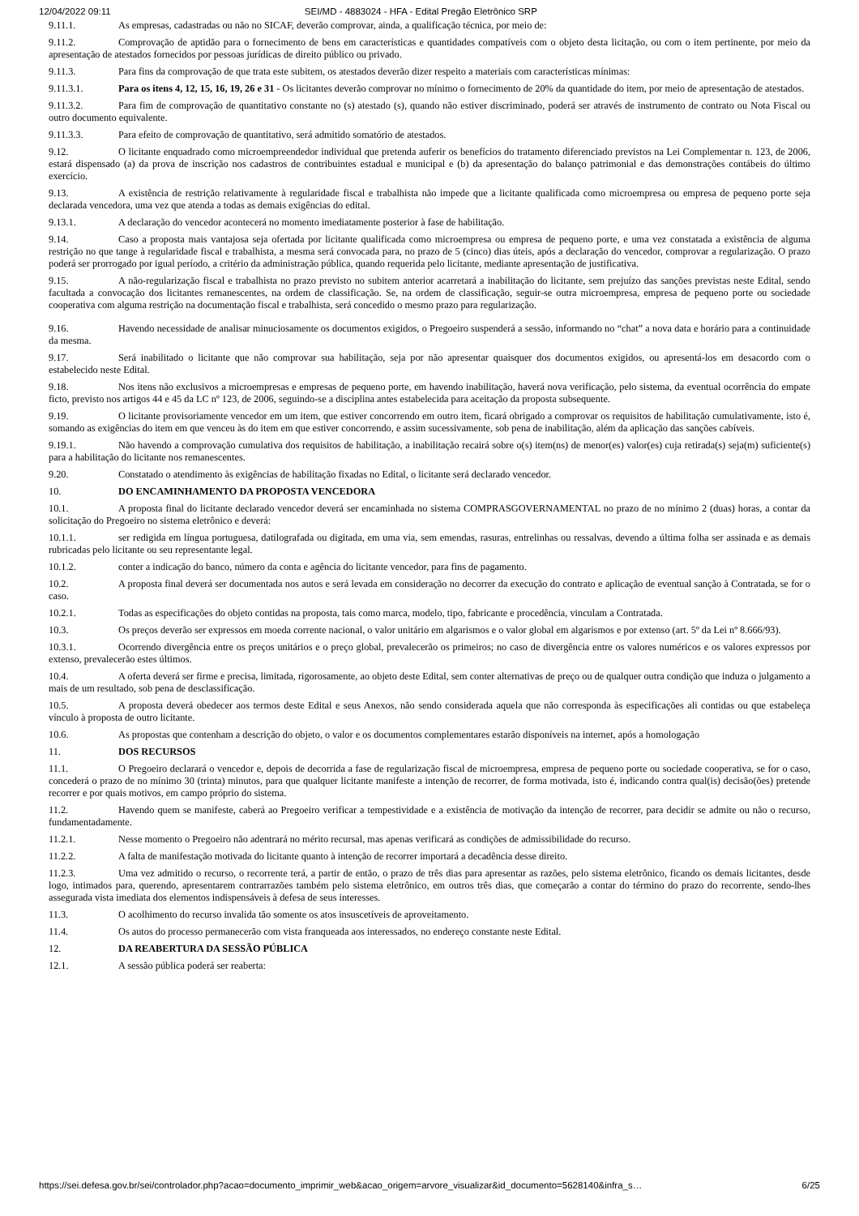12/04/2022 09:11 SEI/MD - 4883024 - HFA - Edital Pregão Eletrônico SRP
9.11.1. As empresas, cadastradas ou não no SICAF, deverão comprovar, ainda, a qualificação técnica, por meio de:
9.11.2. Comprovação de aptidão para o fornecimento de bens em características e quantidades compatíveis com o objeto desta licitação, ou com o item pertinente, por meio da apresentação de atestados fornecidos por pessoas jurídicas de direito público ou privado.
9.11.3. Para fins da comprovação de que trata este subitem, os atestados deverão dizer respeito a materiais com características mínimas:
9.11.3.1. Para os itens 4, 12, 15, 16, 19, 26 e 31 - Os licitantes deverão comprovar no mínimo o fornecimento de 20% da quantidade do item, por meio de apresentação de atestados.
9.11.3.2. Para fim de comprovação de quantitativo constante no (s) atestado (s), quando não estiver discriminado, poderá ser através de instrumento de contrato ou Nota Fiscal ou outro documento equivalente.
9.11.3.3. Para efeito de comprovação de quantitativo, será admitido somatório de atestados.
9.12. O licitante enquadrado como microempreendedor individual que pretenda auferir os benefícios do tratamento diferenciado previstos na Lei Complementar n. 123, de 2006, estará dispensado (a) da prova de inscrição nos cadastros de contribuintes estadual e municipal e (b) da apresentação do balanço patrimonial e das demonstrações contábeis do último exercício.
9.13. A existência de restrição relativamente à regularidade fiscal e trabalhista não impede que a licitante qualificada como microempresa ou empresa de pequeno porte seja declarada vencedora, uma vez que atenda a todas as demais exigências do edital.
9.13.1. A declaração do vencedor acontecerá no momento imediatamente posterior à fase de habilitação.
9.14. Caso a proposta mais vantajosa seja ofertada por licitante qualificada como microempresa ou empresa de pequeno porte, e uma vez constatada a existência de alguma restrição no que tange à regularidade fiscal e trabalhista, a mesma será convocada para, no prazo de 5 (cinco) dias úteis, após a declaração do vencedor, comprovar a regularização. O prazo poderá ser prorrogado por igual período, a critério da administração pública, quando requerida pelo licitante, mediante apresentação de justificativa.
9.15. A não-regularização fiscal e trabalhista no prazo previsto no subitem anterior acarretará a inabilitação do licitante, sem prejuízo das sanções previstas neste Edital, sendo facultada a convocação dos licitantes remanescentes, na ordem de classificação. Se, na ordem de classificação, seguir-se outra microempresa, empresa de pequeno porte ou sociedade cooperativa com alguma restrição na documentação fiscal e trabalhista, será concedido o mesmo prazo para regularização.
9.16. Havendo necessidade de analisar minuciosamente os documentos exigidos, o Pregoeiro suspenderá a sessão, informando no “chat” a nova data e horário para a continuidade da mesma.
9.17. Será inabilitado o licitante que não comprovar sua habilitação, seja por não apresentar quaisquer dos documentos exigidos, ou apresentá-los em desacordo com o estabelecido neste Edital.
9.18. Nos itens não exclusivos a microempresas e empresas de pequeno porte, em havendo inabilitação, haverá nova verificação, pelo sistema, da eventual ocorrência do empate ficto, previsto nos artigos 44 e 45 da LC nº 123, de 2006, seguindo-se a disciplina antes estabelecida para aceitação da proposta subsequente.
9.19. O licitante provisoriamente vencedor em um item, que estiver concorrendo em outro item, ficará obrigado a comprovar os requisitos de habilitação cumulativamente, isto é, somando as exigências do item em que venceu às do item em que estiver concorrendo, e assim sucessivamente, sob pena de inabilitação, além da aplicação das sanções cabíveis.
9.19.1. Não havendo a comprovação cumulativa dos requisitos de habilitação, a inabilitação recairá sobre o(s) item(ns) de menor(es) valor(es) cuja retirada(s) seja(m) suficiente(s) para a habilitação do licitante nos remanescentes.
9.20. Constatado o atendimento às exigências de habilitação fixadas no Edital, o licitante será declarado vencedor.
10. DO ENCAMINHAMENTO DA PROPOSTA VENCEDORA
10.1. A proposta final do licitante declarado vencedor deverá ser encaminhada no sistema COMPRASGOVERNAMENTAL no prazo de no mínimo 2 (duas) horas, a contar da solicitação do Pregoeiro no sistema eletrônico e deverá:
10.1.1. ser redigida em língua portuguesa, datilografada ou digitada, em uma via, sem emendas, rasuras, entrelinhas ou ressalvas, devendo a última folha ser assinada e as demais rubricadas pelo licitante ou seu representante legal.
10.1.2. conter a indicação do banco, número da conta e agência do licitante vencedor, para fins de pagamento.
10.2. A proposta final deverá ser documentada nos autos e será levada em consideração no decorrer da execução do contrato e aplicação de eventual sanção à Contratada, se for o caso.
10.2.1. Todas as especificações do objeto contidas na proposta, tais como marca, modelo, tipo, fabricante e procedência, vinculam a Contratada.
10.3. Os preços deverão ser expressos em moeda corrente nacional, o valor unitário em algarismos e o valor global em algarismos e por extenso (art. 5º da Lei nº 8.666/93).
10.3.1. Ocorrendo divergência entre os preços unitários e o preço global, prevalecerão os primeiros; no caso de divergência entre os valores numéricos e os valores expressos por extenso, prevalecerão estes últimos.
10.4. A oferta deverá ser firme e precisa, limitada, rigorosamente, ao objeto deste Edital, sem conter alternativas de preço ou de qualquer outra condição que induza o julgamento a mais de um resultado, sob pena de desclassificação.
10.5. A proposta deverá obedecer aos termos deste Edital e seus Anexos, não sendo considerada aquela que não corresponda às especificações ali contidas ou que estabeleça vínculo à proposta de outro licitante.
10.6. As propostas que contenham a descrição do objeto, o valor e os documentos complementares estarão disponíveis na internet, após a homologação
11. DOS RECURSOS
11.1. O Pregoeiro declarará o vencedor e, depois de decorrida a fase de regularização fiscal de microempresa, empresa de pequeno porte ou sociedade cooperativa, se for o caso, concederá o prazo de no mínimo 30 (trinta) minutos, para que qualquer licitante manifeste a intenção de recorrer, de forma motivada, isto é, indicando contra qual(is) decisão(ões) pretende recorrer e por quais motivos, em campo próprio do sistema.
11.2. Havendo quem se manifeste, caberá ao Pregoeiro verificar a tempestividade e a existência de motivação da intenção de recorrer, para decidir se admite ou não o recurso, fundamentadamente.
11.2.1. Nesse momento o Pregoeiro não adentrará no mérito recursal, mas apenas verificará as condições de admissibilidade do recurso.
11.2.2. A falta de manifestação motivada do licitante quanto à intenção de recorrer importará a decadência desse direito.
11.2.3. Uma vez admitido o recurso, o recorrente terá, a partir de então, o prazo de três dias para apresentar as razões, pelo sistema eletrônico, ficando os demais licitantes, desde logo, intimados para, querendo, apresentarem contrarrazões também pelo sistema eletrônico, em outros três dias, que começarão a contar do término do prazo do recorrente, sendo-lhes assegurada vista imediata dos elementos indispensáveis à defesa de seus interesses.
11.3. O acolhimento do recurso invalida tão somente os atos insuscetíveis de aproveitamento.
11.4. Os autos do processo permanecerão com vista franqueada aos interessados, no endereço constante neste Edital.
12. DA REABERTURA DA SESSÃO PÚBLICA
12.1. A sessão pública poderá ser reaberta:
https://sei.defesa.gov.br/sei/controlador.php?acao=documento_imprimir_web&acao_origem=arvore_visualizar&id_documento=5628140&infra_s… 6/25